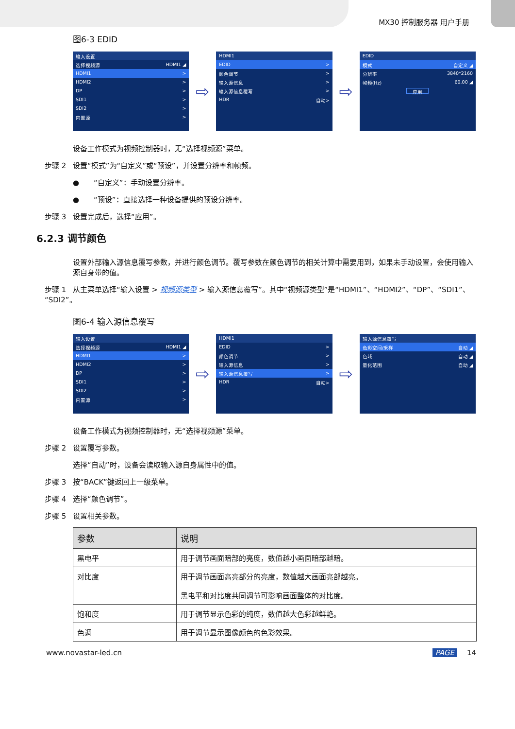MX30 控制服务器 用户手册
图6-3 EDID
输入设置
选择视频源 HDMI1 ◢
HDMI1 >
HDMI2 >
DP >
SDI1 >
SDI2 >
内置源 >
⇨
HDMI1
EDID >
颜色调节 >
输入源信息 >
输入源信息覆写 >
HDR 自动>
⇨
EDID
模式 自定义 ◢
分辨率 3840*2160
帧频(Hz) 60.00 ◢
应用
设备工作模式为视频控制器时，无“选择视频源”菜单。
步骤 2 设置“模式”为“自定义”或“预设”，并设置分辨率和帧频。
●　　“自定义”：手动设置分辨率。
●　　“预设”：直接选择一种设备提供的预设分辨率。
步骤 3 设置完成后，选择“应用”。
6.2.3 调节颜色
设置外部输入源信息覆写参数，并进行颜色调节。覆写参数在颜色调节的相关计算中需要用到，如果未手动设置，会使用输入源自身带的值。
步骤 1 从主菜单选择“输入设置 > 视频源类型 > 输入源信息覆写”。其中“视频源类型”是“HDMI1”、“HDMI2”、“DP”、“SDI1”、“SDI2”。
图6-4 输入源信息覆写
输入设置
选择视频源 HDMI1 ◢
HDMI1 >
HDMI2 >
DP >
SDI1 >
SDI2 >
内置源 >
⇨
HDMI1
EDID >
颜色调节 >
输入源信息 >
输入源信息覆写 >
HDR 自动>
⇨
输入源信息覆写
色彩空间/采样 自动 ◢
色域 自动 ◢
量化范围 自动 ◢
设备工作模式为视频控制器时，无“选择视频源”菜单。
步骤 2 设置覆写参数。
选择“自动”时，设备会读取输入源自身属性中的值。
步骤 3 按“BACK”键返回上一级菜单。
步骤 4 选择“颜色调节”。
步骤 5 设置相关参数。
| 参数 | 说明 |
| --- | --- |
| 黑电平 | 用于调节画面暗部的亮度，数值越小画面暗部越暗。 |
| 对比度 | 用于调节画面高亮部分的亮度，数值越大画面亮部越亮。 黑电平和对比度共同调节可影响画面整体的对比度。 |
| 饱和度 | 用于调节显示色彩的纯度，数值越大色彩越鲜艳。 |
| 色调 | 用于调节显示图像颜色的色彩效果。 |
www.novastar-led.cn PAGE 14